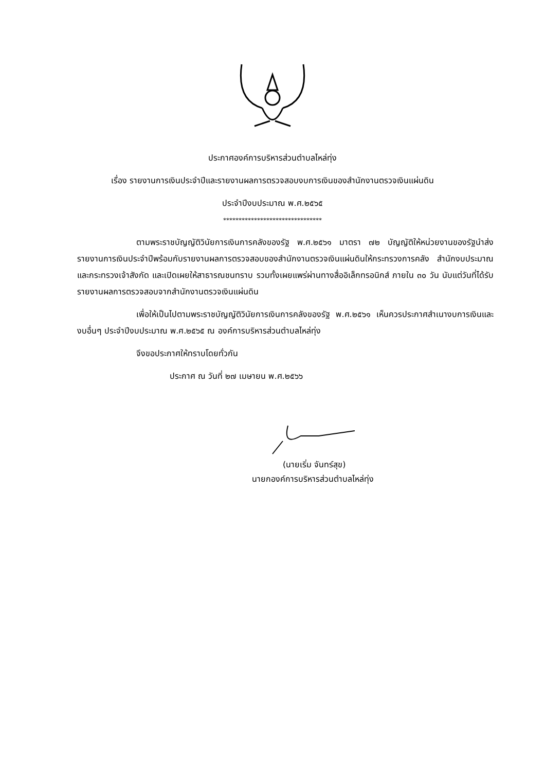ประกาศองค์การบริหารส่วนตำบลไหล่ทุ่ง
เรื่อง รายงานการเงินประจำปีและรายงานผลการตรวจสอบงบการเงินของสำนักงานตรวจเงินแผ่นดิน
ประจำปีงบประมาณ พ.ศ.๒๕๖๕
********************************
ตามพระราชบัญญัติวินัยการเงินการคลังของรัฐ พ.ศ.๒๕๖๑ มาตรา ๗๒ บัญญัติให้หน่วยงานของรัฐนำส่งรายงานการเงินประจำปีพร้อมกับรายงานผลการตรวจสอบของสำนักงานตรวจเงินแผ่นดินให้กระทรวงการคลัง สำนักงบประมาณ และกระทรวงเจ้าสังกัด และเปิดเผยให้สาธารณชนทราบ รวมทั้งเผยแพร่ผ่านทางสื่ออิเล็กทรอนิกส์ ภายใน ๓๐ วัน นับแต่วันที่ได้รับรายงานผลการตรวจสอบจากสำนักงานตรวจเงินแผ่นดิน
เพื่อให้เป็นไปตามพระราชบัญญัติวินัยการเงินการคลังของรัฐ พ.ศ.๒๕๖๑ เห็นควรประกาศสำเนางบการเงินและงบอื่นๆ ประจำปีงบประมาณ พ.ศ.๒๕๖๕ ณ องค์การบริหารส่วนตำบลไหล่ทุ่ง
จึงขอประกาศให้ทราบโดยทั่วกัน
ประกาศ ณ วันที่ ๒๗ เมษายน พ.ศ.๒๕๖๖
(นายเริ่ม จันทร์สุข)
นายกองค์การบริหารส่วนตำบลไหล่ทุ่ง